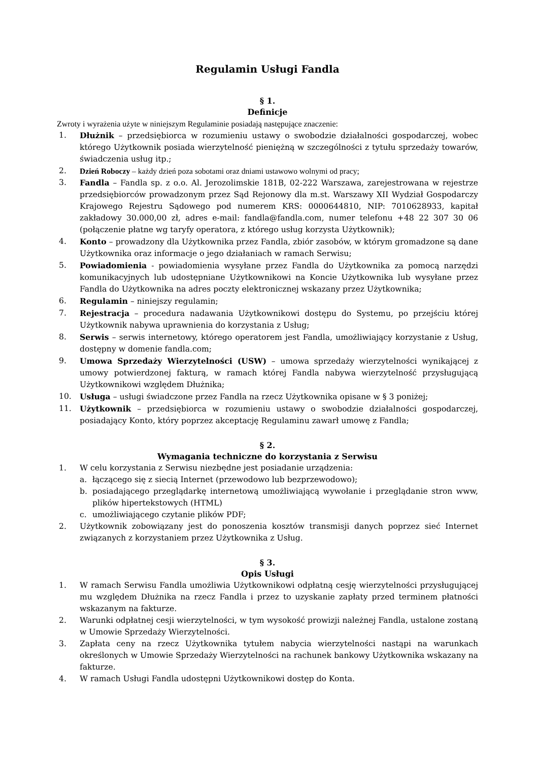Regulamin Usługi Fandla
§ 1.
Definicje
Zwroty i wyrażenia użyte w niniejszym Regulaminie posiadają następujące znaczenie:
1. Dłużnik – przedsiębiorca w rozumieniu ustawy o swobodzie działalności gospodarczej, wobec którego Użytkownik posiada wierzytelność pieniężną w szczególności z tytułu sprzedaży towarów, świadczenia usług itp.;
2. Dzień Roboczy – każdy dzień poza sobotami oraz dniami ustawowo wolnymi od pracy;
3. Fandla – Fandla sp. z o.o. Al. Jerozolimskie 181B, 02-222 Warszawa, zarejestrowana w rejestrze przedsiębiorców prowadzonym przez Sąd Rejonowy dla m.st. Warszawy XII Wydział Gospodarczy Krajowego Rejestru Sądowego pod numerem KRS: 0000644810, NIP: 7010628933, kapitał zakładowy 30.000,00 zł, adres e-mail: fandla@fandla.com, numer telefonu +48 22 307 30 06 (połączenie płatne wg taryfy operatora, z którego usług korzysta Użytkownik);
4. Konto – prowadzony dla Użytkownika przez Fandla, zbiór zasobów, w którym gromadzone są dane Użytkownika oraz informacje o jego działaniach w ramach Serwisu;
5. Powiadomienia - powiadomienia wysyłane przez Fandla do Użytkownika za pomocą narzędzi komunikacyjnych lub udostępniane Użytkownikowi na Koncie Użytkownika lub wysyłane przez Fandla do Użytkownika na adres poczty elektronicznej wskazany przez Użytkownika;
6. Regulamin – niniejszy regulamin;
7. Rejestracja – procedura nadawania Użytkownikowi dostępu do Systemu, po przejściu której Użytkownik nabywa uprawnienia do korzystania z Usług;
8. Serwis – serwis internetowy, którego operatorem jest Fandla, umożliwiający korzystanie z Usług, dostępny w domenie fandla.com;
9. Umowa Sprzedaży Wierzytelności (USW) – umowa sprzedaży wierzytelności wynikającej z umowy potwierdzonej fakturą, w ramach której Fandla nabywa wierzytelność przysługującą Użytkownikowi względem Dłużnika;
10. Usługa – usługi świadczone przez Fandla na rzecz Użytkownika opisane w § 3 poniżej;
11. Użytkownik – przedsiębiorca w rozumieniu ustawy o swobodzie działalności gospodarczej, posiadający Konto, który poprzez akceptację Regulaminu zawarł umowę z Fandla;
§ 2.
Wymagania techniczne do korzystania z Serwisu
1. W celu korzystania z Serwisu niezbędne jest posiadanie urządzenia:
a. łączącego się z siecią Internet (przewodowo lub bezprzewodowo);
b. posiadającego przeglądarkę internetową umożliwiającą wywołanie i przeglądanie stron www, plików hipertekstowych (HTML)
c. umożliwiającego czytanie plików PDF;
2. Użytkownik zobowiązany jest do ponoszenia kosztów transmisji danych poprzez sieć Internet związanych z korzystaniem przez Użytkownika z Usług.
§ 3.
Opis Usługi
1. W ramach Serwisu Fandla umożliwia Użytkownikowi odpłatną cesję wierzytelności przysługującej mu względem Dłużnika na rzecz Fandla i przez to uzyskanie zapłaty przed terminem płatności wskazanym na fakturze.
2. Warunki odpłatnej cesji wierzytelności, w tym wysokość prowizji należnej Fandla, ustalone zostaną w Umowie Sprzedaży Wierzytelności.
3. Zapłata ceny na rzecz Użytkownika tytułem nabycia wierzytelności nastąpi na warunkach określonych w Umowie Sprzedaży Wierzytelności na rachunek bankowy Użytkownika wskazany na fakturze.
4. W ramach Usługi Fandla udostępni Użytkownikowi dostęp do Konta.